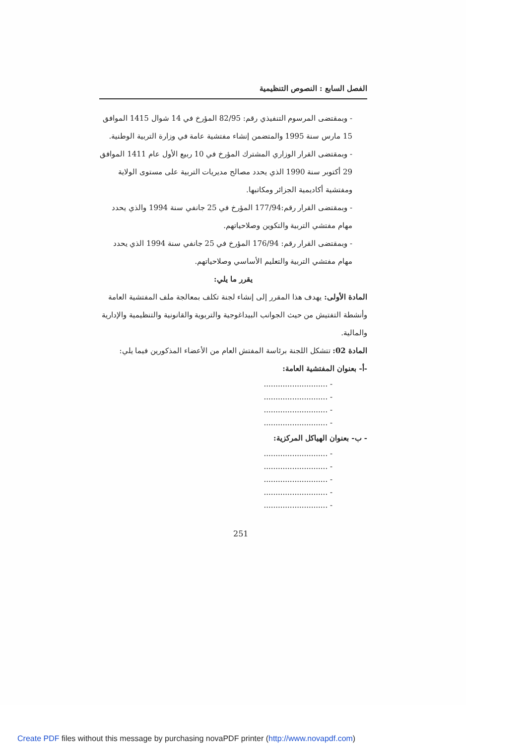الفصل السابع : النصوص التنظيمية
- وبمقتضى المرسوم التنفيذي رقم: 82/95 المؤرخ في 14 شوال 1415 الموافق 15 مارس سنة 1995 والمتضمن إنشاء مفتشية عامة في وزارة التربية الوطنية.
- وبمقتضى القرار الوزاري المشترك المؤرخ في 10 ربيع الأول عام 1411 الموافق 29 أكتوبر سنة 1990 الذي يحدد مصالح مديريات التربية على مستوى الولاية ومفتشية أكاديمية الجزائر ومكاتبها.
- وبمقتضى القرار رقم:177/94 المؤرخ في 25 جانفي سنة 1994 والذي يحدد مهام مفتشي التربية والتكوين وصلاحياتهم.
- وبمقتضى القرار رقم: 176/94 المؤرخ في 25 جانفي سنة 1994 الذي يحدد مهام مفتشي التربية والتعليم الأساسي وصلاحياتهم.
يقرر ما يلي:
المادة الأولى: يهدف هذا المقرر إلى إنشاء لجنة تكلف بمعالجة ملف المفتشية العامة وأنشطة التفتيش من حيث الجوانب البيداغوجية والتربوية والقانونية والتنظيمية والإدارية والمالية.
المادة 02: تتشكل اللجنة برئاسة المفتش العام من الأعضاء المذكورين فيما يلي:
-أ- بعنوان المفتشية العامة:
- ...........................
- ...........................
- ...........................
- ...........................
- ب- بعنوان الهياكل المركزية:
- ...........................
- ...........................
- ...........................
- ...........................
- ...........................
251
Create PDF files without this message by purchasing novaPDF printer (http://www.novapdf.com)